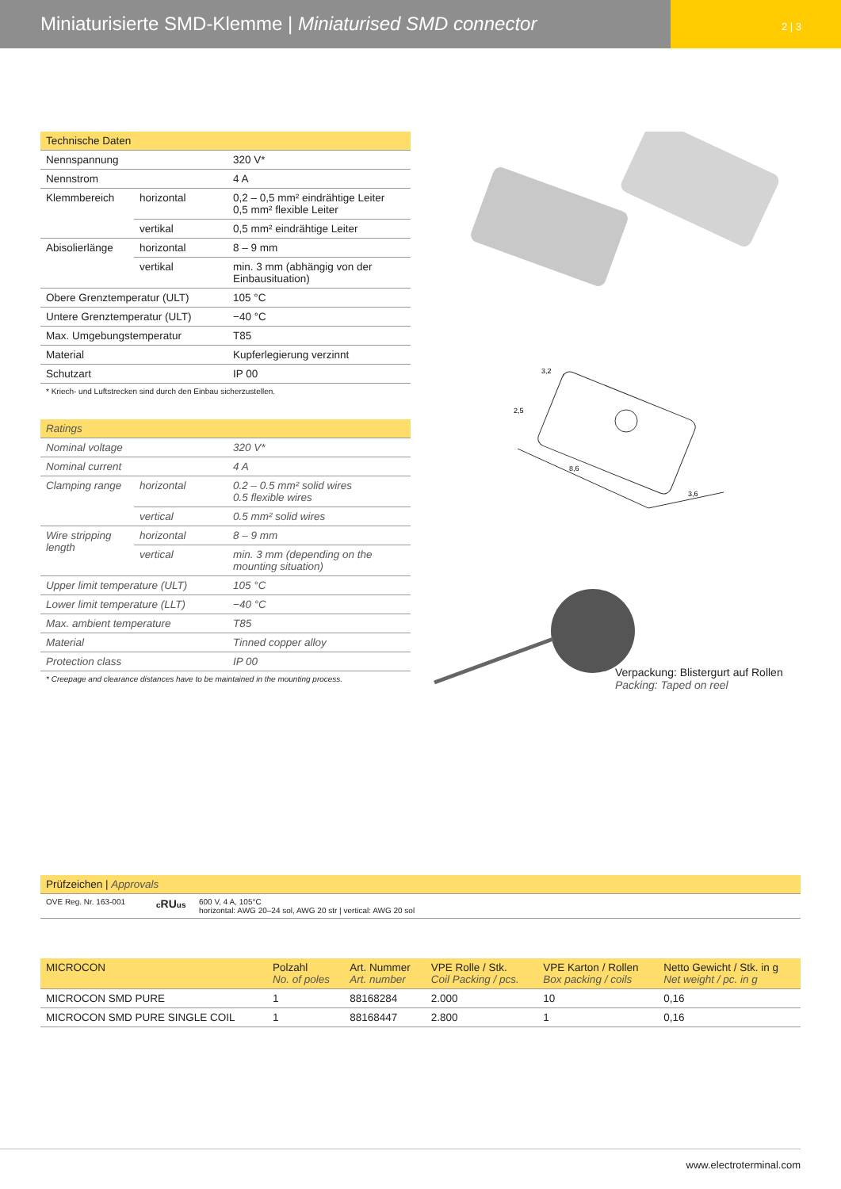Miniaturisierte SMD-Klemme | Miniaturised SMD connector
2 | 3
| Technische Daten | | |
| --- | --- | --- |
| Nennspannung | | 320 V* |
| Nennstrom | | 4 A |
| Klemmbereich | horizontal | 0,2 – 0,5 mm² eindrähtige Leiter 0,5 mm² flexible Leiter |
| | vertikal | 0,5 mm² eindrähtige Leiter |
| Abisolierlänge | horizontal | 8 – 9 mm |
| | vertikal | min. 3 mm (abhängig von der Einbausituation) |
| Obere Grenztemperatur (ULT) | | 105 °C |
| Untere Grenztemperatur (ULT) | | −40 °C |
| Max. Umgebungstemperatur | | T85 |
| Material | | Kupferlegierung verzinnt |
| Schutzart | | IP 00 |
* Kriech- und Luftstrecken sind durch den Einbau sicherzustellen.
| Ratings | | |
| --- | --- | --- |
| Nominal voltage | | 320 V* |
| Nominal current | | 4 A |
| Clamping range | horizontal | 0.2 – 0.5 mm² solid wires 0.5 flexible wires |
| | vertical | 0.5 mm² solid wires |
| Wire stripping length | horizontal | 8 – 9 mm |
| | vertical | min. 3 mm (depending on the mounting situation) |
| Upper limit temperature (ULT) | | 105 °C |
| Lower limit temperature (LLT) | | −40 °C |
| Max. ambient temperature | | T85 |
| Material | | Tinned copper alloy |
| Protection class | | IP 00 |
* Creepage and clearance distances have to be maintained in the mounting process.
3,2
2,5
8,6
3,6
Verpackung: Blistergurt auf Rollen
Packing: Taped on reel
| Prüfzeichen / Approvals | | |
| --- | --- | --- |
| OVE Reg. Nr. 163-001 | c RU us | 600 V, 4 A, 105°C horizontal: AWG 20–24 sol, AWG 20 str / vertical: AWG 20 sol |
| MICROCON | Polzahl No. of poles | Art. Nummer Art. number | VPE Rolle / Stk. Coil Packing / pcs. | VPE Karton / Rollen Box packing / coils | Netto Gewicht / Stk. in g Net weight / pc. in g |
| --- | --- | --- | --- | --- | --- |
| MICROCON SMD PURE | 1 | 88168284 | 2.000 | 10 | 0,16 |
| MICROCON SMD PURE SINGLE COIL | 1 | 88168447 | 2.800 | 1 | 0,16 |
www.electroterminal.com